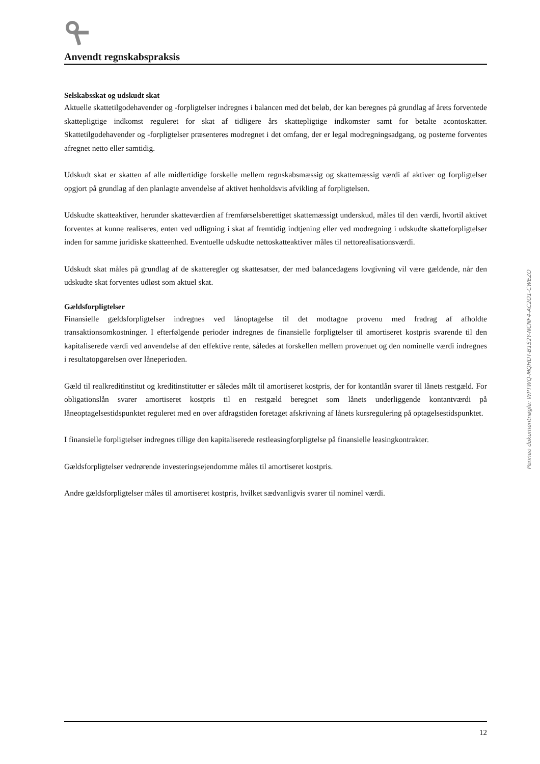Anvendt regnskabspraksis
Selskabsskat og udskudt skat
Aktuelle skattetilgodehavender og -forpligtelser indregnes i balancen med det beløb, der kan beregnes på grundlag af årets forventede skattepligtige indkomst reguleret for skat af tidligere års skattepligtige indkomster samt for betalte acontoskatter. Skattetilgodehavender og -forpligtelser præsenteres modregnet i det omfang, der er legal modregningsadgang, og posterne forventes afregnet netto eller samtidig.
Udskudt skat er skatten af alle midlertidige forskelle mellem regnskabsmæssig og skattemæssig værdi af aktiver og forpligtelser opgjort på grundlag af den planlagte anvendelse af aktivet henholdsvis afvikling af forpligtelsen.
Udskudte skatteaktiver, herunder skatteværdien af fremførselsberettiget skattemæssigt underskud, måles til den værdi, hvortil aktivet forventes at kunne realiseres, enten ved udligning i skat af fremtidig indtjening eller ved modregning i udskudte skatteforpligtelser inden for samme juridiske skatteenhed. Eventuelle udskudte nettoskatteaktiver måles til nettorealisationsværdi.
Udskudt skat måles på grundlag af de skatteregler og skattesatser, der med balancedagens lovgivning vil være gældende, når den udskudte skat forventes udløst som aktuel skat.
Gældsforpligtelser
Finansielle gældsforpligtelser indregnes ved lånoptagelse til det modtagne provenu med fradrag af afholdte transaktionsomkostninger. I efterfølgende perioder indregnes de finansielle forpligtelser til amortiseret kostpris svarende til den kapitaliserede værdi ved anvendelse af den effektive rente, således at forskellen mellem provenuet og den nominelle værdi indregnes i resultatopgørelsen over låneperioden.
Gæld til realkreditinstitut og kreditinstitutter er således målt til amortiseret kostpris, der for kontantlån svarer til lånets restgæld. For obligationslån svarer amortiseret kostpris til en restgæld beregnet som lånets underliggende kontantværdi på låneoptagelsestidspunktet reguleret med en over afdragstiden foretaget afskrivning af lånets kursregulering på optagelsestidspunktet.
I finansielle forpligtelser indregnes tillige den kapitaliserede restleasingforpligtelse på finansielle leasingkontrakter.
Gældsforpligtelser vedrørende investeringsejendomme måles til amortiseret kostpris.
Andre gældsforpligtelser måles til amortiseret kostpris, hvilket sædvanligvis svarer til nominel værdi.
Penneo dokumentnøgle: WPTWQ-MQHDT-B1S2Y-NCNF4-AC2O1-CWEZO
12